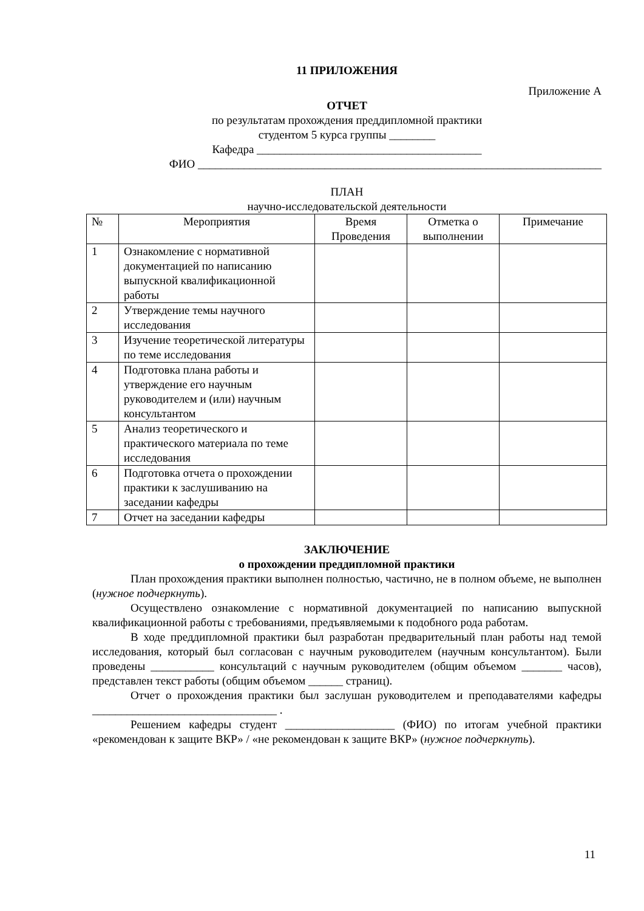11 ПРИЛОЖЕНИЯ
Приложение А
ОТЧЕТ
по результатам прохождения преддипломной практики
студентом 5 курса группы ________
Кафедра _______________________________________
ФИО ______________________________________________________________________
ПЛАН
научно-исследовательской деятельности
| № | Мероприятия | Время Проведения | Отметка о выполнении | Примечание |
| 1 | Ознакомление с нормативной документацией по написанию выпускной квалификационной работы | | | |
| 2 | Утверждение темы научного исследования | | | |
| 3 | Изучение теоретической литературы по теме исследования | | | |
| 4 | Подготовка плана работы и утверждение его научным руководителем и (или) научным консультантом | | | |
| 5 | Анализ теоретического и практического материала по теме исследования | | | |
| 6 | Подготовка отчета о прохождении практики к заслушиванию на заседании кафедры | | | |
| 7 | Отчет на заседании кафедры | | | |
ЗАКЛЮЧЕНИЕ
о прохождении преддипломной практики
План прохождения практики выполнен полностью, частично, не в полном объеме, не выполнен (нужное подчеркнуть).
Осуществлено ознакомление с нормативной документацией по написанию выпускной квалификационной работы с требованиями, предъявляемыми к подобного рода работам.
В ходе преддипломной практики был разработан предварительный план работы над темой исследования, который был согласован с научным руководителем (научным консультантом). Были проведены ___________ консультаций с научным руководителем (общим объемом _______ часов), представлен текст работы (общим объемом ______ страниц).
Отчет о прохождения практики был заслушан руководителем и преподавателями кафедры ________________________________ .
Решением кафедры студент ___________________ (ФИО) по итогам учебной практики «рекомендован к защите ВКР» / «не рекомендован к защите ВКР» (нужное подчеркнуть).
11